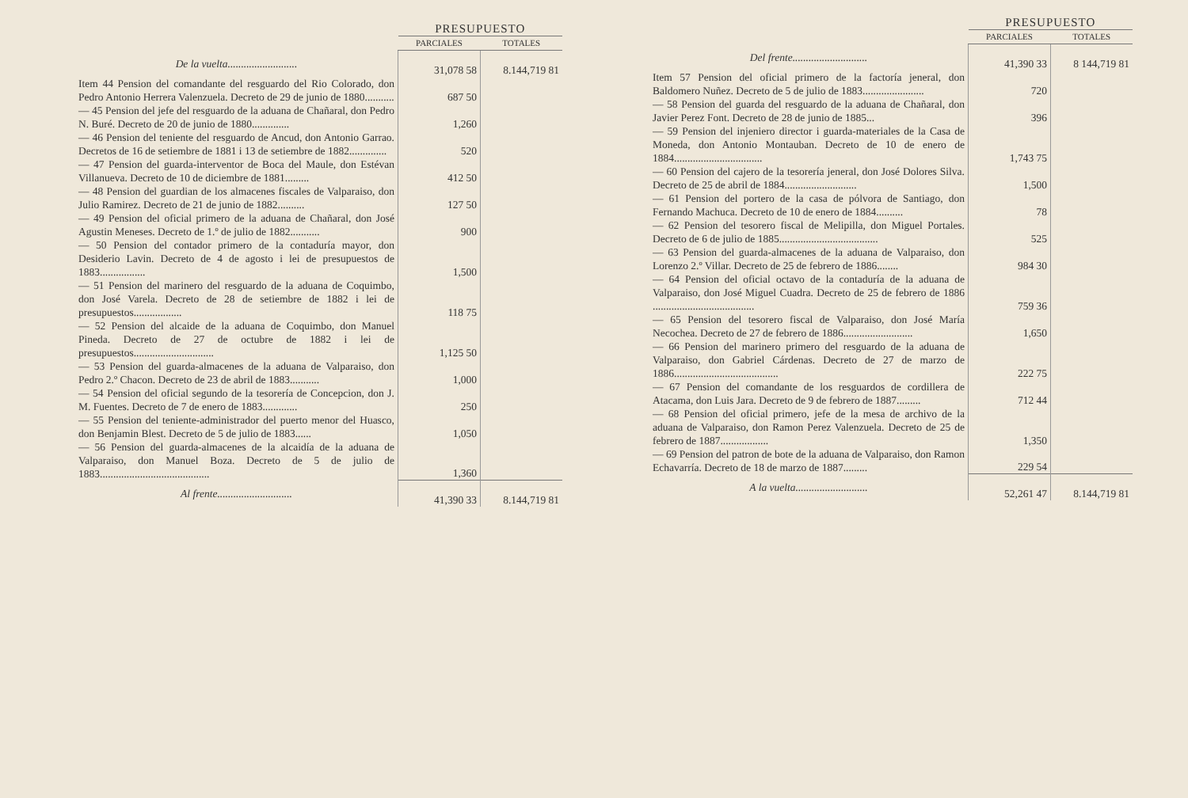| | PRESUPUESTO | |
| --- | --- | --- |
| | PARCIALES | TOTALES |
| De la vuelta.......................... | 31,078 58 | 8.144,719 81 |
| Item 44 Pension del comandante del resguardo del Rio Colorado, don Pedro Antonio Herrera Valenzuela. Decreto de 29 de junio de 1880........... | 687 50 | |
| — 45 Pension del jefe del resguardo de la aduana de Chañaral, don Pedro N. Buré. Decreto de 20 de junio de 1880.............. | 1,260 | |
| — 46 Pension del teniente del resguardo de Ancud, don Antonio Garrao. Decretos de 16 de setiembre de 1881 i 13 de setiembre de 1882.............. | 520 | |
| — 47 Pension del guarda-interventor de Boca del Maule, don Estévan Villanueva. Decreto de 10 de diciembre de 1881......... | 412 50 | |
| — 48 Pension del guardian de los almacenes fiscales de Valparaiso, don Julio Ramirez. Decreto de 21 de junio de 1882.......... | 127 50 | |
| — 49 Pension del oficial primero de la aduana de Chañaral, don José Agustin Meneses. Decreto de 1.º de julio de 1882........... | 900 | |
| — 50 Pension del contador primero de la contaduría mayor, don Desiderio Lavin. Decreto de 4 de agosto i lei de presupuestos de 1883................. | 1,500 | |
| — 51 Pension del marinero del resguardo de la aduana de Coquimbo, don José Varela. Decreto de 28 de setiembre de 1882 i lei de presupuestos.................. | 118 75 | |
| — 52 Pension del alcaide de la aduana de Coquimbo, don Manuel Pineda. Decreto de 27 de octubre de 1882 i lei de presupuestos.............................. | 1,125 50 | |
| — 53 Pension del guarda-almacenes de la aduana de Valparaiso, don Pedro 2.º Chacon. Decreto de 23 de abril de 1883........... | 1,000 | |
| — 54 Pension del oficial segundo de la tesorería de Concepcion, don J. M. Fuentes. Decreto de 7 de enero de 1883............. | 250 | |
| — 55 Pension del teniente-administrador del puerto menor del Huasco, don Benjamin Blest. Decreto de 5 de julio de 1883...... | 1,050 | |
| — 56 Pension del guarda-almacenes de la alcaidía de la aduana de Valparaiso, don Manuel Boza. Decreto de 5 de julio de 1883......................................... | 1,360 | |
| Al frente............................ | 41,390 33 | 8.144,719 81 |
| | PRESUPUESTO | |
| --- | --- | --- |
| | PARCIALES | TOTALES |
| Del frente............................ | 41,390 33 | 8 144,719 81 |
| Item 57 Pension del oficial primero de la factoría jeneral, don Baldomero Nuñez. Decreto de 5 de julio de 1883....................... | 720 | |
| — 58 Pension del guarda del resguardo de la aduana de Chañaral, don Javier Perez Font. Decreto de 28 de junio de 1885... | 396 | |
| — 59 Pension del injeniero director i guarda-materiales de la Casa de Moneda, don Antonio Montauban. Decreto de 10 de enero de 1884................................. | 1,743 75 | |
| — 60 Pension del cajero de la tesorería jeneral, don José Dolores Silva. Decreto de 25 de abril de 1884........................... | 1,500 | |
| — 61 Pension del portero de la casa de pólvora de Santiago, don Fernando Machuca. Decreto de 10 de enero de 1884.......... | 78 | |
| — 62 Pension del tesorero fiscal de Melipilla, don Miguel Portales. Decreto de 6 de julio de 1885..................................... | 525 | |
| — 63 Pension del guarda-almacenes de la aduana de Valparaiso, don Lorenzo 2.º Villar. Decreto de 25 de febrero de 1886........ | 984 30 | |
| — 64 Pension del oficial octavo de la contaduría de la aduana de Valparaiso, don José Miguel Cuadra. Decreto de 25 de febrero de 1886 ...................................... | 759 36 | |
| — 65 Pension del tesorero fiscal de Valparaiso, don José María Necochea. Decreto de 27 de febrero de 1886.......................... | 1,650 | |
| — 66 Pension del marinero primero del resguardo de la aduana de Valparaiso, don Gabriel Cárdenas. Decreto de 27 de marzo de 1886....................................... | 222 75 | |
| — 67 Pension del comandante de los resguardos de cordillera de Atacama, don Luis Jara. Decreto de 9 de febrero de 1887......... | 712 44 | |
| — 68 Pension del oficial primero, jefe de la mesa de archivo de la aduana de Valparaiso, don Ramon Perez Valenzuela. Decreto de 25 de febrero de 1887.................. | 1,350 | |
| — 69 Pension del patron de bote de la aduana de Valparaiso, don Ramon Echavarría. Decreto de 18 de marzo de 1887......... | 229 54 | |
| A la vuelta........................... | 52,261 47 | 8.144,719 81 |